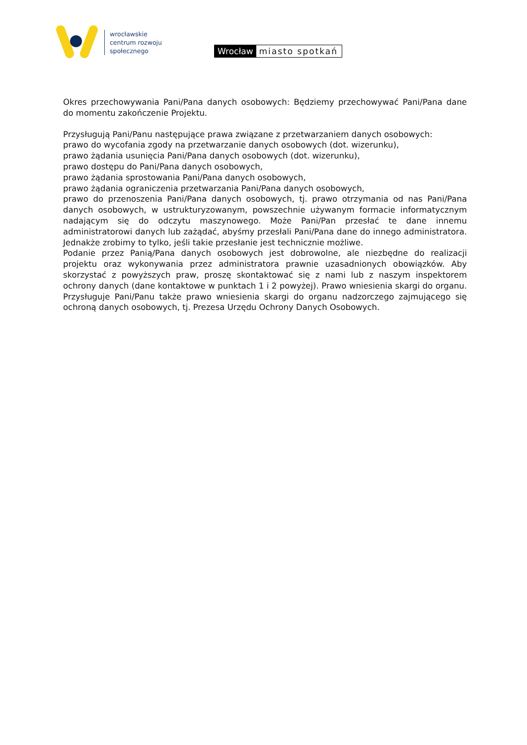wrocławskie
centrum rozwoju
społecznego
Wrocław miasto spotkań
Okres przechowywania Pani/Pana danych osobowych: Będziemy przechowywać Pani/Pana dane do momentu zakończenie Projektu.
Przysługują Pani/Panu następujące prawa związane z przetwarzaniem danych osobowych:
prawo do wycofania zgody na przetwarzanie danych osobowych (dot. wizerunku),
prawo żądania usunięcia Pani/Pana danych osobowych (dot. wizerunku),
prawo dostępu do Pani/Pana danych osobowych,
prawo żądania sprostowania Pani/Pana danych osobowych,
prawo żądania ograniczenia przetwarzania Pani/Pana danych osobowych,
prawo do przenoszenia Pani/Pana danych osobowych, tj. prawo otrzymania od nas Pani/Pana danych osobowych, w ustrukturyzowanym, powszechnie używanym formacie informatycznym nadającym się do odczytu maszynowego. Może Pani/Pan przesłać te dane innemu administratorowi danych lub zażądać, abyśmy przesłali Pani/Pana dane do innego administratora. Jednakże zrobimy to tylko, jeśli takie przesłanie jest technicznie możliwe.
Podanie przez Panią/Pana danych osobowych jest dobrowolne, ale niezbędne do realizacji projektu oraz wykonywania przez administratora prawnie uzasadnionych obowiązków. Aby skorzystać z powyższych praw, proszę skontaktować się z nami lub z naszym inspektorem ochrony danych (dane kontaktowe w punktach 1 i 2 powyżej). Prawo wniesienia skargi do organu. Przysługuje Pani/Panu także prawo wniesienia skargi do organu nadzorczego zajmującego się ochroną danych osobowych, tj. Prezesa Urzędu Ochrony Danych Osobowych.